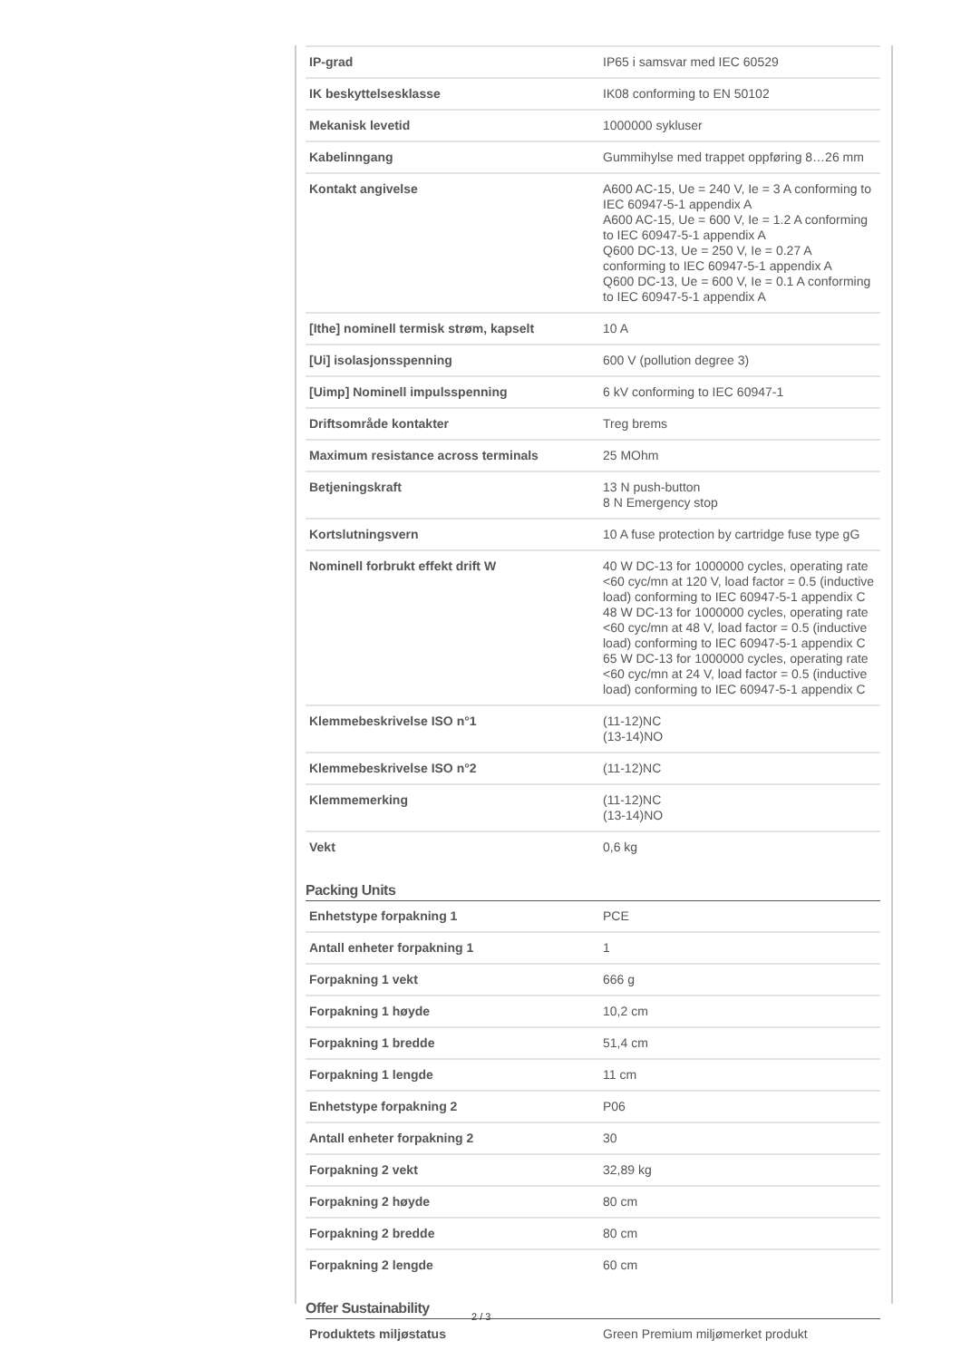| IP-grad | IP65 i samsvar med IEC 60529 |
| IK beskyttelsesklasse | IK08 conforming to EN 50102 |
| Mekanisk levetid | 1000000 sykluser |
| Kabelinngang | Gummihylse med trappet oppføring 8…26 mm |
| Kontakt angivelse | A600 AC-15, Ue = 240 V, Ie = 3 A conforming to IEC 60947-5-1 appendix A A600 AC-15, Ue = 600 V, Ie = 1.2 A conforming to IEC 60947-5-1 appendix A Q600 DC-13, Ue = 250 V, Ie = 0.27 A conforming to IEC 60947-5-1 appendix A Q600 DC-13, Ue = 600 V, Ie = 0.1 A conforming to IEC 60947-5-1 appendix A |
| [Ithe] nominell termisk strøm, kapselt | 10 A |
| [Ui] isolasjonsspenning | 600 V (pollution degree 3) |
| [Uimp] Nominell impulsspenning | 6 kV conforming to IEC 60947-1 |
| Driftsområde kontakter | Treg brems |
| Maximum resistance across terminals | 25 MOhm |
| Betjeningskraft | 13 N push-button 8 N Emergency stop |
| Kortslutningsvern | 10 A fuse protection by cartridge fuse type gG |
| Nominell forbrukt effekt drift W | 40 W DC-13 for 1000000 cycles, operating rate <60 cyc/mn at 120 V, load factor = 0.5 (inductive load) conforming to IEC 60947-5-1 appendix C 48 W DC-13 for 1000000 cycles, operating rate <60 cyc/mn at 48 V, load factor = 0.5 (inductive load) conforming to IEC 60947-5-1 appendix C 65 W DC-13 for 1000000 cycles, operating rate <60 cyc/mn at 24 V, load factor = 0.5 (inductive load) conforming to IEC 60947-5-1 appendix C |
| Klemmebeskrivelse ISO n°1 | (11-12)NC (13-14)NO |
| Klemmebeskrivelse ISO n°2 | (11-12)NC |
| Klemmemerking | (11-12)NC (13-14)NO |
| Vekt | 0,6 kg |
Packing Units
| Enhetstype forpakning 1 | PCE |
| Antall enheter forpakning 1 | 1 |
| Forpakning 1 vekt | 666 g |
| Forpakning 1 høyde | 10,2 cm |
| Forpakning 1 bredde | 51,4 cm |
| Forpakning 1 lengde | 11 cm |
| Enhetstype forpakning 2 | P06 |
| Antall enheter forpakning 2 | 30 |
| Forpakning 2 vekt | 32,89 kg |
| Forpakning 2 høyde | 80 cm |
| Forpakning 2 bredde | 80 cm |
| Forpakning 2 lengde | 60 cm |
Offer Sustainability
| Produktets miljøstatus | Green Premium miljømerket produkt |
2 / 3